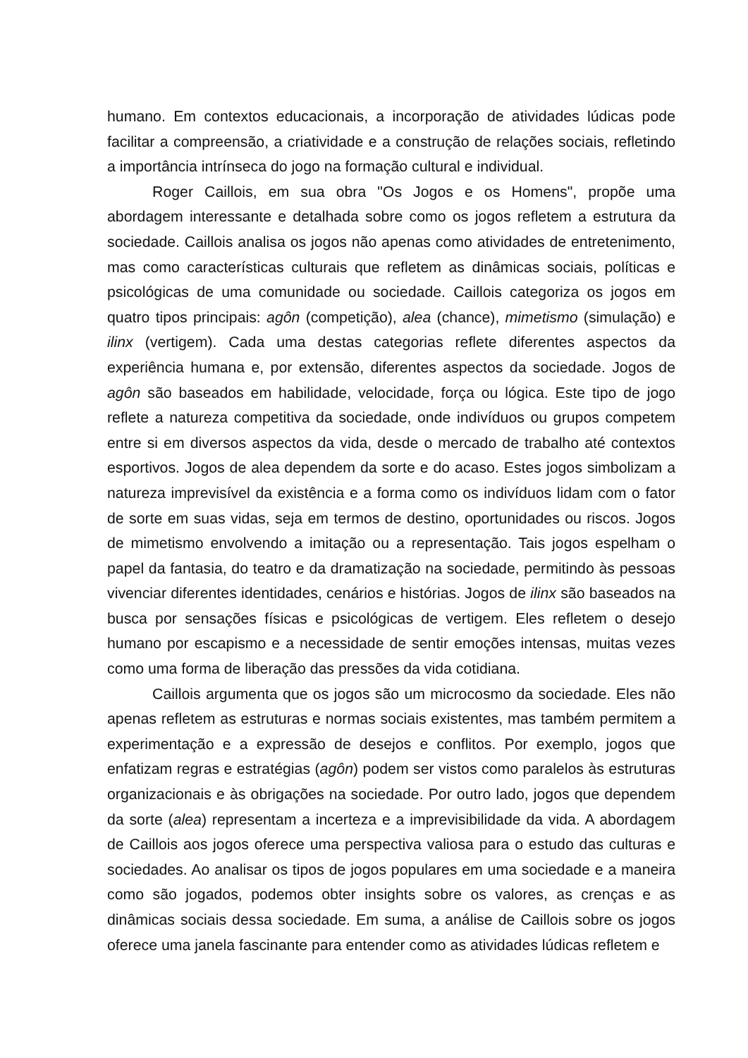humano. Em contextos educacionais, a incorporação de atividades lúdicas pode facilitar a compreensão, a criatividade e a construção de relações sociais, refletindo a importância intrínseca do jogo na formação cultural e individual.
Roger Caillois, em sua obra "Os Jogos e os Homens", propõe uma abordagem interessante e detalhada sobre como os jogos refletem a estrutura da sociedade. Caillois analisa os jogos não apenas como atividades de entretenimento, mas como características culturais que refletem as dinâmicas sociais, políticas e psicológicas de uma comunidade ou sociedade. Caillois categoriza os jogos em quatro tipos principais: agôn (competição), alea (chance), mimetismo (simulação) e ilinx (vertigem). Cada uma destas categorias reflete diferentes aspectos da experiência humana e, por extensão, diferentes aspectos da sociedade. Jogos de agôn são baseados em habilidade, velocidade, força ou lógica. Este tipo de jogo reflete a natureza competitiva da sociedade, onde indivíduos ou grupos competem entre si em diversos aspectos da vida, desde o mercado de trabalho até contextos esportivos. Jogos de alea dependem da sorte e do acaso. Estes jogos simbolizam a natureza imprevisível da existência e a forma como os indivíduos lidam com o fator de sorte em suas vidas, seja em termos de destino, oportunidades ou riscos. Jogos de mimetismo envolvendo a imitação ou a representação. Tais jogos espelham o papel da fantasia, do teatro e da dramatização na sociedade, permitindo às pessoas vivenciar diferentes identidades, cenários e histórias. Jogos de ilinx são baseados na busca por sensações físicas e psicológicas de vertigem. Eles refletem o desejo humano por escapismo e a necessidade de sentir emoções intensas, muitas vezes como uma forma de liberação das pressões da vida cotidiana.
Caillois argumenta que os jogos são um microcosmo da sociedade. Eles não apenas refletem as estruturas e normas sociais existentes, mas também permitem a experimentação e a expressão de desejos e conflitos. Por exemplo, jogos que enfatizam regras e estratégias (agôn) podem ser vistos como paralelos às estruturas organizacionais e às obrigações na sociedade. Por outro lado, jogos que dependem da sorte (alea) representam a incerteza e a imprevisibilidade da vida. A abordagem de Caillois aos jogos oferece uma perspectiva valiosa para o estudo das culturas e sociedades. Ao analisar os tipos de jogos populares em uma sociedade e a maneira como são jogados, podemos obter insights sobre os valores, as crenças e as dinâmicas sociais dessa sociedade. Em suma, a análise de Caillois sobre os jogos oferece uma janela fascinante para entender como as atividades lúdicas refletem e